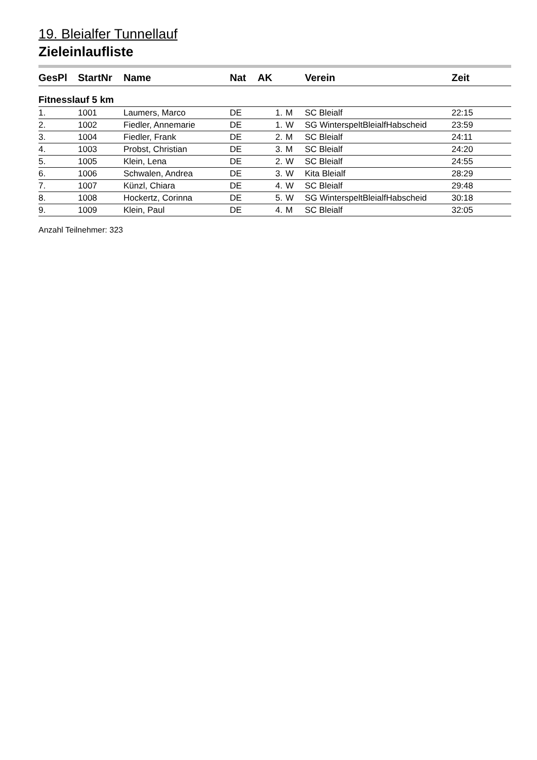19. Bleialfer Tunnellauf
Zieleinlaufliste
| GesPl | StartNr | Name | Nat | AK | | | Verein | Zeit |
| --- | --- | --- | --- | --- | --- | --- | --- | --- |
| Fitnesslauf 5 km | | | | | | | | |
| 1. | 1001 | Laumers, Marco | DE | | 1. | M | SC Bleialf | 22:15 |
| 2. | 1002 | Fiedler, Annemarie | DE | | 1. | W | SG WinterspeltBleialfHabscheid | 23:59 |
| 3. | 1004 | Fiedler, Frank | DE | | 2. | M | SC Bleialf | 24:11 |
| 4. | 1003 | Probst, Christian | DE | | 3. | M | SC Bleialf | 24:20 |
| 5. | 1005 | Klein, Lena | DE | | 2. | W | SC Bleialf | 24:55 |
| 6. | 1006 | Schwalen, Andrea | DE | | 3. | W | Kita Bleialf | 28:29 |
| 7. | 1007 | Künzl, Chiara | DE | | 4. | W | SC Bleialf | 29:48 |
| 8. | 1008 | Hockertz, Corinna | DE | | 5. | W | SG WinterspeltBleialfHabscheid | 30:18 |
| 9. | 1009 | Klein, Paul | DE | | 4. | M | SC Bleialf | 32:05 |
Anzahl Teilnehmer: 323